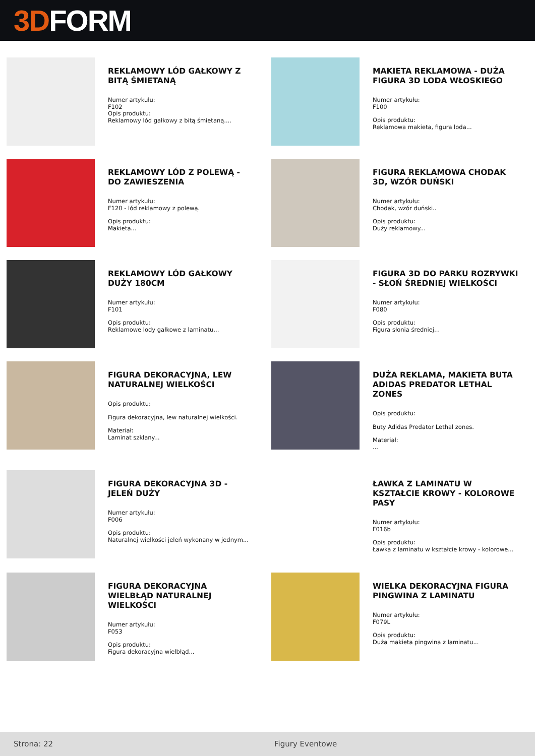3D FORM
REKLAMOWY LÓD GAŁKOWY Z BITĄ ŚMIETANĄ
Numer artykułu:
F102
Opis produktu:
Reklamowy lód gałkowy z bitą śmietaną....
MAKIETA REKLAMOWA - DUŻA FIGURA 3D LODA WŁOSKIEGO
Numer artykułu:
F100
Opis produktu:
Reklamowa makieta, figura loda...
REKLAMOWY LÓD Z POLEWĄ - DO ZAWIESZENIA
Numer artykułu:
F120 - lód reklamowy z polewą.
Opis produktu:
Makieta...
FIGURA REKLAMOWA CHODAK 3D, WZÓR DUŃSKI
Numer artykułu:
Chodak, wzór duński..
Opis produktu:
Duży reklamowy...
REKLAMOWY LÓD GAŁKOWY DUŻY 180CM
Numer artykułu:
F101
Opis produktu:
Reklamowe lody gałkowe z laminatu...
FIGURA 3D DO PARKU ROZRYWKI - SŁOŃ ŚREDNIEJ WIELKOŚCI
Numer artykułu:
F080
Opis produktu:
Figura słonia średniej...
FIGURA DEKORACYJNA, LEW NATURALNEJ WIELKOŚCI
Opis produktu:
Figura dekoracyjna, lew naturalnej wielkości.
Materiał:
Laminat szklany...
DUŻA REKLAMA, MAKIETA BUTA ADIDAS PREDATOR LETHAL ZONES
Opis produktu:
Buty Adidas Predator Lethal zones.
Materiał:
...
FIGURA DEKORACYJNA 3D - JELEŃ DUŻY
Numer artykułu:
F006
Opis produktu:
Naturalnej wielkości jeleń wykonany w jednym...
ŁAWKA Z LAMINATU W KSZTAŁCIE KROWY - KOLOROWE PASY
Numer artykułu:
F016b
Opis produktu:
Ławka z laminatu w kształcie krowy - kolorowe...
FIGURA DEKORACYJNA WIELBŁĄD NATURALNEJ WIELKOŚCI
Numer artykułu:
F053
Opis produktu:
Figura dekoracyjna wielbłąd...
WIELKA DEKORACYJNA FIGURA PINGWINA Z LAMINATU
Numer artykułu:
F079L
Opis produktu:
Duża makieta pingwina z laminatu...
Strona: 22 Figury Eventowe